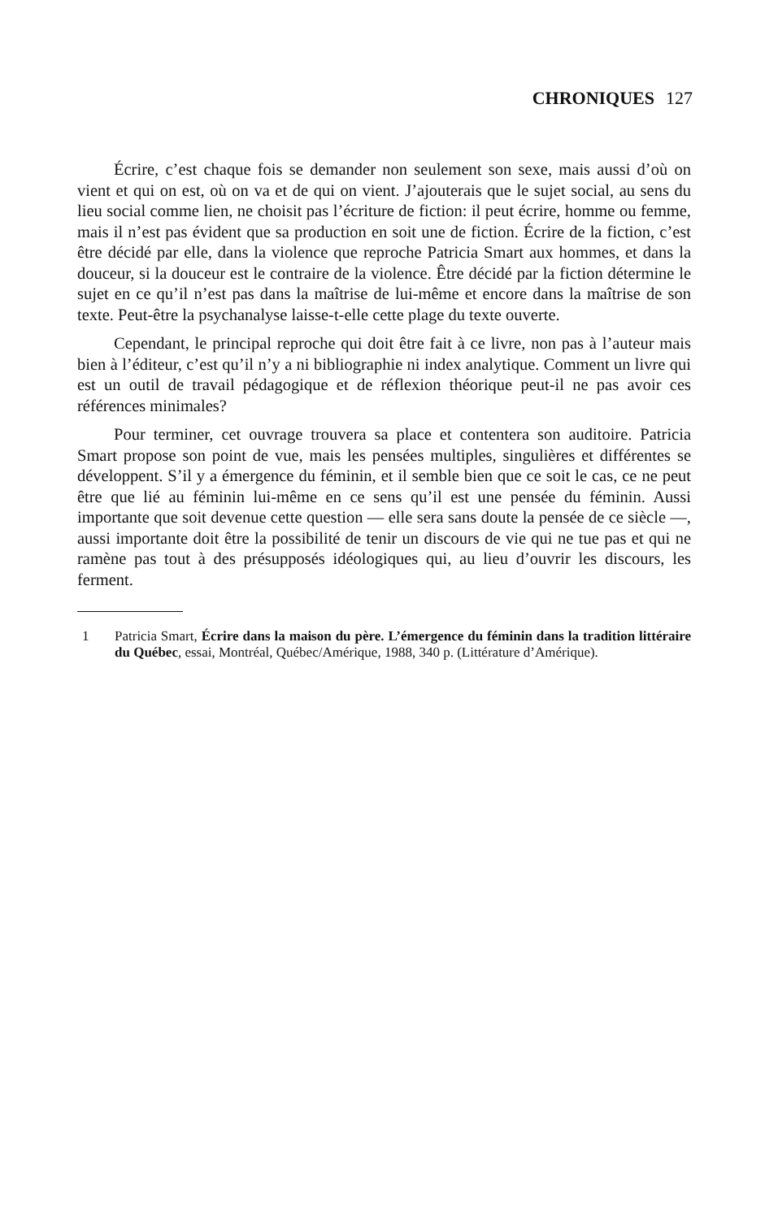CHRONIQUES 127
Écrire, c’est chaque fois se demander non seulement son sexe, mais aussi d’où on vient et qui on est, où on va et de qui on vient. J’ajouterais que le sujet social, au sens du lieu social comme lien, ne choisit pas l’écriture de fiction: il peut écrire, homme ou femme, mais il n’est pas évident que sa production en soit une de fiction. Écrire de la fiction, c’est être décidé par elle, dans la violence que reproche Patricia Smart aux hommes, et dans la douceur, si la douceur est le contraire de la violence. Être décidé par la fiction détermine le sujet en ce qu’il n’est pas dans la maîtrise de lui-même et encore dans la maîtrise de son texte. Peut-être la psychanalyse laisse-t-elle cette plage du texte ouverte.
Cependant, le principal reproche qui doit être fait à ce livre, non pas à l’auteur mais bien à l’éditeur, c’est qu’il n’y a ni bibliographie ni index analytique. Comment un livre qui est un outil de travail pédagogique et de réflexion théorique peut-il ne pas avoir ces références minimales?
Pour terminer, cet ouvrage trouvera sa place et contentera son auditoire. Patricia Smart propose son point de vue, mais les pensées multiples, singulières et différentes se développent. S’il y a émergence du féminin, et il semble bien que ce soit le cas, ce ne peut être que lié au féminin lui-même en ce sens qu’il est une pensée du féminin. Aussi importante que soit devenue cette question — elle sera sans doute la pensée de ce siècle —, aussi importante doit être la possibilité de tenir un discours de vie qui ne tue pas et qui ne ramène pas tout à des présupposés idéologiques qui, au lieu d’ouvrir les discours, les ferment.
1 Patricia Smart, Écrire dans la maison du père. L’émergence du féminin dans la tradition littéraire du Québec, essai, Montréal, Québec/Amérique, 1988, 340 p. (Littérature d’Amérique).